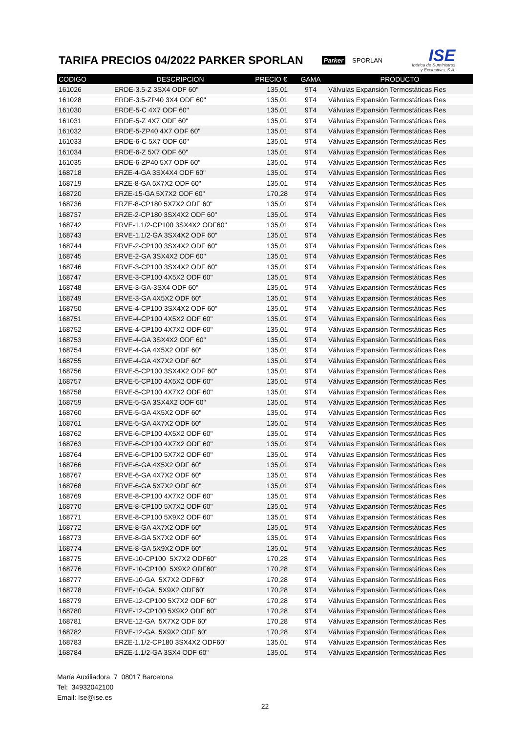TARIFA PRECIOS 04/2022 PARKER SPORLAN
Parker SPORLAN
ISE
Ibérica de Suministros
y Exclusivas, S.A.
| CODIGO | DESCRIPCION | PRECIO € | GAMA | PRODUCTO |
| --- | --- | --- | --- | --- |
| 161026 | ERDE-3.5-Z 3SX4 ODF 60" | 135,01 | 9T4 | Válvulas Expansión Termostáticas Res |
| 161028 | ERDE-3.5-ZP40 3X4 ODF 60" | 135,01 | 9T4 | Válvulas Expansión Termostáticas Res |
| 161030 | ERDE-5-C 4X7 ODF 60" | 135,01 | 9T4 | Válvulas Expansión Termostáticas Res |
| 161031 | ERDE-5-Z 4X7 ODF 60" | 135,01 | 9T4 | Válvulas Expansión Termostáticas Res |
| 161032 | ERDE-5-ZP40 4X7 ODF 60" | 135,01 | 9T4 | Válvulas Expansión Termostáticas Res |
| 161033 | ERDE-6-C 5X7 ODF 60" | 135,01 | 9T4 | Válvulas Expansión Termostáticas Res |
| 161034 | ERDE-6-Z 5X7 ODF 60" | 135,01 | 9T4 | Válvulas Expansión Termostáticas Res |
| 161035 | ERDE-6-ZP40 5X7 ODF 60" | 135,01 | 9T4 | Válvulas Expansión Termostáticas Res |
| 168718 | ERZE-4-GA 3SX4X4 ODF 60" | 135,01 | 9T4 | Válvulas Expansión Termostáticas Res |
| 168719 | ERZE-8-GA 5X7X2 ODF 60" | 135,01 | 9T4 | Válvulas Expansión Termostáticas Res |
| 168720 | ERZE-15-GA 5X7X2 ODF 60" | 170,28 | 9T4 | Válvulas Expansión Termostáticas Res |
| 168736 | ERZE-8-CP180 5X7X2 ODF 60" | 135,01 | 9T4 | Válvulas Expansión Termostáticas Res |
| 168737 | ERZE-2-CP180 3SX4X2 ODF 60" | 135,01 | 9T4 | Válvulas Expansión Termostáticas Res |
| 168742 | ERVE-1.1/2-CP100 3SX4X2 ODF60" | 135,01 | 9T4 | Válvulas Expansión Termostáticas Res |
| 168743 | ERVE-1.1/2-GA 3SX4X2 ODF 60" | 135,01 | 9T4 | Válvulas Expansión Termostáticas Res |
| 168744 | ERVE-2-CP100 3SX4X2 ODF 60" | 135,01 | 9T4 | Válvulas Expansión Termostáticas Res |
| 168745 | ERVE-2-GA 3SX4X2 ODF 60" | 135,01 | 9T4 | Válvulas Expansión Termostáticas Res |
| 168746 | ERVE-3-CP100 3SX4X2 ODF 60" | 135,01 | 9T4 | Válvulas Expansión Termostáticas Res |
| 168747 | ERVE-3-CP100 4X5X2 ODF 60" | 135,01 | 9T4 | Válvulas Expansión Termostáticas Res |
| 168748 | ERVE-3-GA-3SX4 ODF 60" | 135,01 | 9T4 | Válvulas Expansión Termostáticas Res |
| 168749 | ERVE-3-GA 4X5X2 ODF 60" | 135,01 | 9T4 | Válvulas Expansión Termostáticas Res |
| 168750 | ERVE-4-CP100 3SX4X2 ODF 60" | 135,01 | 9T4 | Válvulas Expansión Termostáticas Res |
| 168751 | ERVE-4-CP100 4X5X2 ODF 60" | 135,01 | 9T4 | Válvulas Expansión Termostáticas Res |
| 168752 | ERVE-4-CP100 4X7X2 ODF 60" | 135,01 | 9T4 | Válvulas Expansión Termostáticas Res |
| 168753 | ERVE-4-GA 3SX4X2 ODF 60" | 135,01 | 9T4 | Válvulas Expansión Termostáticas Res |
| 168754 | ERVE-4-GA 4X5X2 ODF 60" | 135,01 | 9T4 | Válvulas Expansión Termostáticas Res |
| 168755 | ERVE-4-GA 4X7X2 ODF 60" | 135,01 | 9T4 | Válvulas Expansión Termostáticas Res |
| 168756 | ERVE-5-CP100 3SX4X2 ODF 60" | 135,01 | 9T4 | Válvulas Expansión Termostáticas Res |
| 168757 | ERVE-5-CP100 4X5X2 ODF 60" | 135,01 | 9T4 | Válvulas Expansión Termostáticas Res |
| 168758 | ERVE-5-CP100 4X7X2 ODF 60" | 135,01 | 9T4 | Válvulas Expansión Termostáticas Res |
| 168759 | ERVE-5-GA 3SX4X2 ODF 60" | 135,01 | 9T4 | Válvulas Expansión Termostáticas Res |
| 168760 | ERVE-5-GA 4X5X2 ODF 60" | 135,01 | 9T4 | Válvulas Expansión Termostáticas Res |
| 168761 | ERVE-5-GA 4X7X2 ODF 60" | 135,01 | 9T4 | Válvulas Expansión Termostáticas Res |
| 168762 | ERVE-6-CP100 4X5X2 ODF 60" | 135,01 | 9T4 | Válvulas Expansión Termostáticas Res |
| 168763 | ERVE-6-CP100 4X7X2 ODF 60" | 135,01 | 9T4 | Válvulas Expansión Termostáticas Res |
| 168764 | ERVE-6-CP100 5X7X2 ODF 60" | 135,01 | 9T4 | Válvulas Expansión Termostáticas Res |
| 168766 | ERVE-6-GA 4X5X2 ODF 60" | 135,01 | 9T4 | Válvulas Expansión Termostáticas Res |
| 168767 | ERVE-6-GA 4X7X2 ODF 60" | 135,01 | 9T4 | Válvulas Expansión Termostáticas Res |
| 168768 | ERVE-6-GA 5X7X2 ODF 60" | 135,01 | 9T4 | Válvulas Expansión Termostáticas Res |
| 168769 | ERVE-8-CP100 4X7X2 ODF 60" | 135,01 | 9T4 | Válvulas Expansión Termostáticas Res |
| 168770 | ERVE-8-CP100 5X7X2 ODF 60" | 135,01 | 9T4 | Válvulas Expansión Termostáticas Res |
| 168771 | ERVE-8-CP100 5X9X2 ODF 60" | 135,01 | 9T4 | Válvulas Expansión Termostáticas Res |
| 168772 | ERVE-8-GA 4X7X2 ODF 60" | 135,01 | 9T4 | Válvulas Expansión Termostáticas Res |
| 168773 | ERVE-8-GA 5X7X2 ODF 60" | 135,01 | 9T4 | Válvulas Expansión Termostáticas Res |
| 168774 | ERVE-8-GA 5X9X2 ODF 60" | 135,01 | 9T4 | Válvulas Expansión Termostáticas Res |
| 168775 | ERVE-10-CP100 5X7X2 ODF60" | 170,28 | 9T4 | Válvulas Expansión Termostáticas Res |
| 168776 | ERVE-10-CP100 5X9X2 ODF60" | 170,28 | 9T4 | Válvulas Expansión Termostáticas Res |
| 168777 | ERVE-10-GA 5X7X2 ODF60" | 170,28 | 9T4 | Válvulas Expansión Termostáticas Res |
| 168778 | ERVE-10-GA 5X9X2 ODF60" | 170,28 | 9T4 | Válvulas Expansión Termostáticas Res |
| 168779 | ERVE-12-CP100 5X7X2 ODF 60" | 170,28 | 9T4 | Válvulas Expansión Termostáticas Res |
| 168780 | ERVE-12-CP100 5X9X2 ODF 60" | 170,28 | 9T4 | Válvulas Expansión Termostáticas Res |
| 168781 | ERVE-12-GA 5X7X2 ODF 60" | 170,28 | 9T4 | Válvulas Expansión Termostáticas Res |
| 168782 | ERVE-12-GA 5X9X2 ODF 60" | 170,28 | 9T4 | Válvulas Expansión Termostáticas Res |
| 168783 | ERZE-1.1/2-CP180 3SX4X2 ODF60" | 135,01 | 9T4 | Válvulas Expansión Termostáticas Res |
| 168784 | ERZE-1.1/2-GA 3SX4 ODF 60" | 135,01 | 9T4 | Válvulas Expansión Termostáticas Res |
María Auxiliadora 7 08017 Barcelona
Tel: 34932042100
Email: Ise@ise.es
22